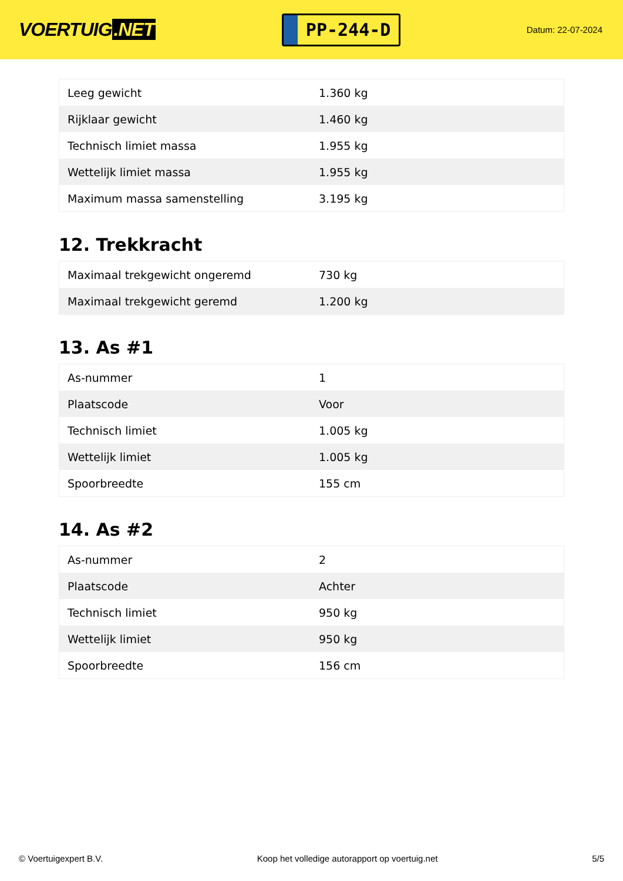VOERTUIG.NET
PP-244-D
Datum: 22-07-2024
| Leeg gewicht | 1.360 kg |
| Rijklaar gewicht | 1.460 kg |
| Technisch limiet massa | 1.955 kg |
| Wettelijk limiet massa | 1.955 kg |
| Maximum massa samenstelling | 3.195 kg |
12. Trekkracht
| Maximaal trekgewicht ongeremd | 730 kg |
| Maximaal trekgewicht geremd | 1.200 kg |
13. As #1
| As-nummer | 1 |
| Plaatscode | Voor |
| Technisch limiet | 1.005 kg |
| Wettelijk limiet | 1.005 kg |
| Spoorbreedte | 155 cm |
14. As #2
| As-nummer | 2 |
| Plaatscode | Achter |
| Technisch limiet | 950 kg |
| Wettelijk limiet | 950 kg |
| Spoorbreedte | 156 cm |
© Voertuigexpert B.V. Koop het volledige autorapport op voertuig.net 5/5